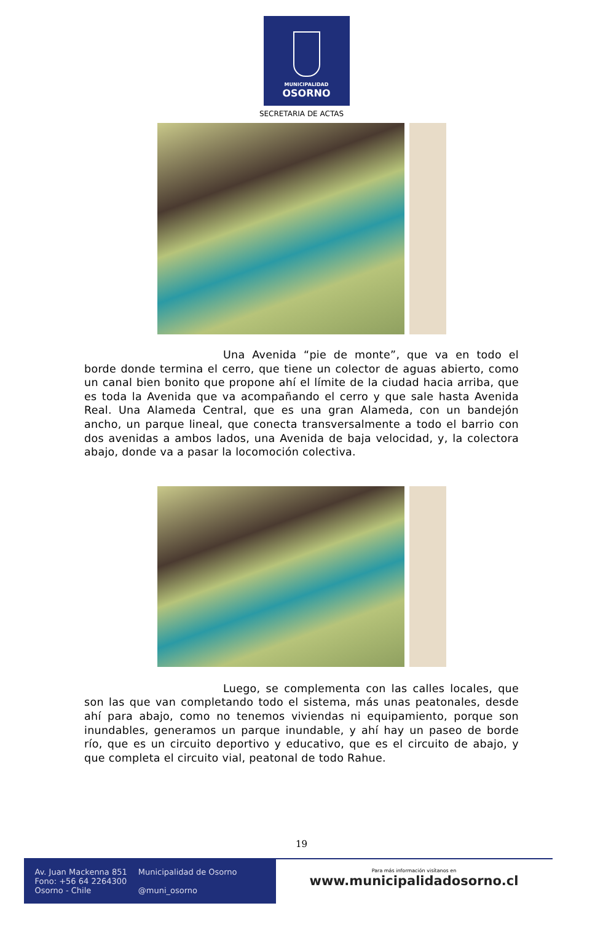MUNICIPALIDAD
OSORNO
SECRETARIA DE ACTAS
Una Avenida “pie de monte”, que va en todo el borde donde termina el cerro, que tiene un colector de aguas abierto, como un canal bien bonito que propone ahí el límite de la ciudad hacia arriba, que es toda la Avenida que va acompañando el cerro y que sale hasta Avenida Real. Una Alameda Central, que es una gran Alameda, con un bandejón ancho, un parque lineal, que conecta transversalmente a todo el barrio con dos avenidas a ambos lados, una Avenida de baja velocidad, y, la colectora abajo, donde va a pasar la locomoción colectiva.
Luego, se complementa con las calles locales, que son las que van completando todo el sistema, más unas peatonales, desde ahí para abajo, como no tenemos viviendas ni equipamiento, porque son inundables, generamos un parque inundable, y ahí hay un paseo de borde río, que es un circuito deportivo y educativo, que es el circuito de abajo, y que completa el circuito vial, peatonal de todo Rahue.
19
Av. Juan Mackenna 851
Fono: +56 64 2264300
Osorno - Chile
Municipalidad de Osorno
@muni_osorno
Para más información visítanos en
www.municipalidadosorno.cl